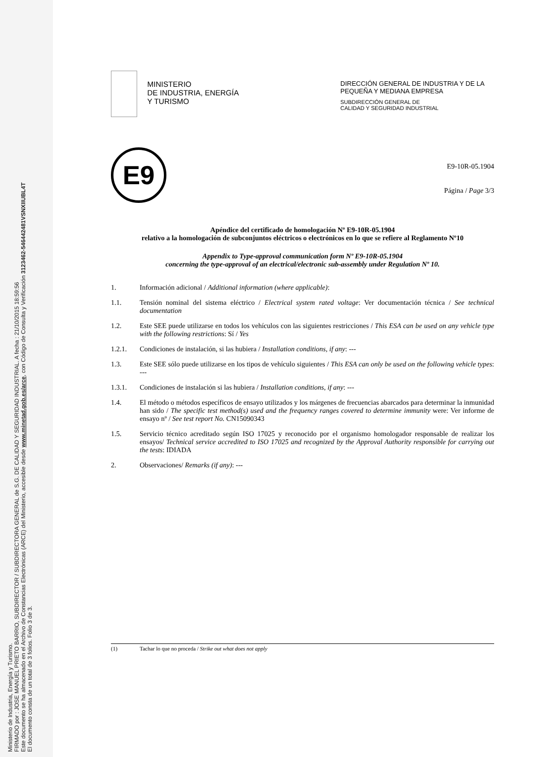Ministerio de Industria, Energía y Turismo.
FIRMADO por : JOSE MANUEL PRIETO BARRIO, SUBDIRECTOR / SUBDIRECTORA GENERAL de S.G. DE CALIDAD Y SEGURIDAD INDUSTRIAL. A fecha : 21/10/2015 18:59:56
Este documento se ha almacenado en el Archivo de Constancias Electrónicas (ARCE) del Ministerio, accesible desde www.minetad.gob.es/arce, con Código de Consulta y Verificación 3123462-54644248​1VSNXIIUBL4T
El documento consta de un total de 3 folios. Folio 3 de 3.
MINISTERIO
DE INDUSTRIA, ENERGÍA
Y TURISMO
DIRECCIÓN GENERAL DE INDUSTRIA Y DE LA PEQUEÑA Y MEDIANA EMPRESA
SUBDIRECCIÓN GENERAL DE
CALIDAD Y SEGURIDAD INDUSTRIAL
E9
E9-10R-05.1904
Página / Page 3/3
Apéndice del certificado de homologación Nº E9-10R-05.1904
relativo a la homologación de subconjuntos eléctricos o electrónicos en lo que se refiere al Reglamento Nº10
Appendix to Type-approval communication form Nº E9-10R-05.1904
concerning the type-approval of an electrical/electronic sub-assembly under Regulation Nº 10.
1. Información adicional / Additional information (where applicable):
1.1. Tensión nominal del sistema eléctrico / Electrical system rated voltage: Ver documentación técnica / See technical documentation
1.2. Este SEE puede utilizarse en todos los vehículos con las siguientes restricciones / This ESA can be used on any vehicle type with the following restrictions: Sí / Yes
1.2.1. Condiciones de instalación, si las hubiera / Installation conditions, if any: ---
1.3. Este SEE sólo puede utilizarse en los tipos de vehículo siguientes / This ESA can only be used on the following vehicle types: ---
1.3.1. Condiciones de instalación si las hubiera / Installation conditions, if any: ---
1.4. El método o métodos específicos de ensayo utilizados y los márgenes de frecuencias abarcados para determinar la inmunidad han sido / The specific test method(s) used and the frequency ranges covered to determine immunity were: Ver informe de ensayo nº / See test report No. CN15090343
1.5. Servicio técnico acreditado según ISO 17025 y reconocido por el organismo homologador responsable de realizar los ensayos/ Technical service accredited to ISO 17025 and recognized by the Approval Authority responsible for carrying out the tests: IDIADA
2. Observaciones/ Remarks (if any): ---
(1) Tachar lo que no proceda / Strike out what does not apply